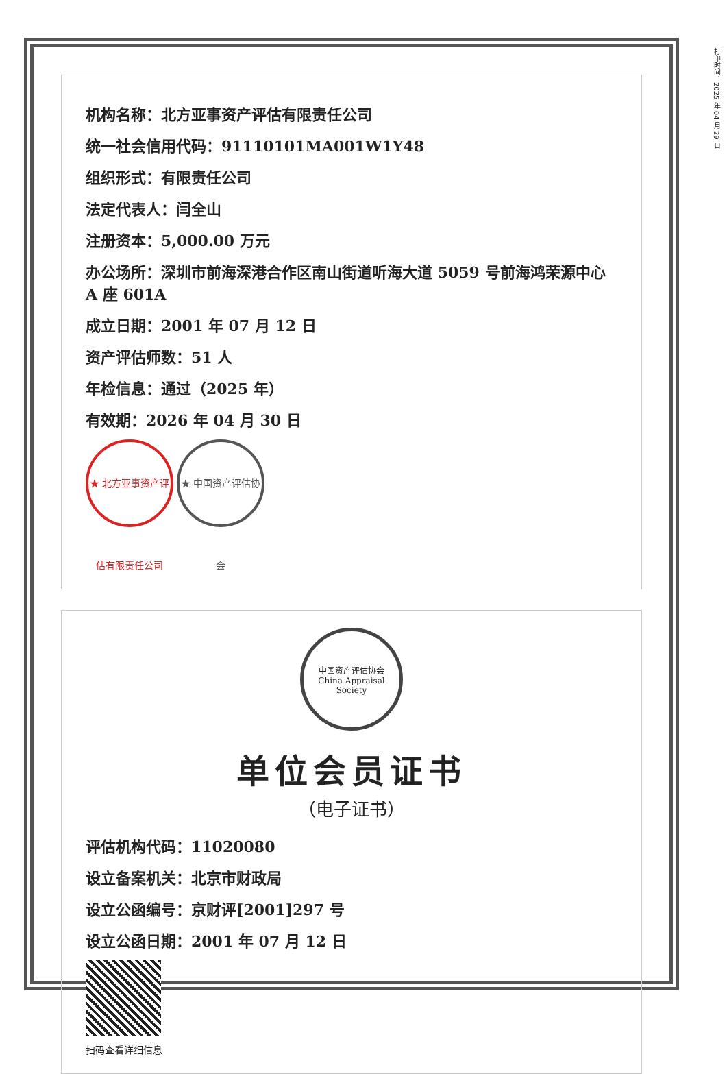打印时间：2025 年 04 月 29 日
机构名称：北方亚事资产评估有限责任公司
统一社会信用代码：91110101MA001W1Y48
组织形式：有限责任公司
法定代表人：闫全山
注册资本：5,000.00 万元
办公场所：深圳市前海深港合作区南山街道听海大道 5059 号前海鸿荣源中心 A 座 601A
成立日期：2001 年 07 月 12 日
资产评估师数：51 人
年检信息：通过（2025 年）
有效期：2026 年 04 月 30 日
★ 北方亚事资产评估有限责任公司 ★ 中国资产评估协会
中国资产评估协会
China Appraisal Society
单位会员证书
（电子证书）
评估机构代码：11020080
设立备案机关：北京市财政局
设立公函编号：京财评[2001]297 号
设立公函日期：2001 年 07 月 12 日
扫码查看详细信息